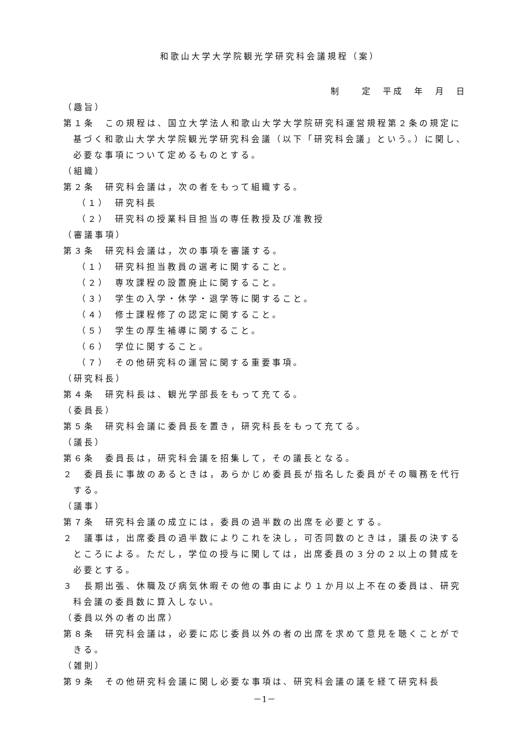和歌山大学大学院観光学研究科会議規程（案）
制　　定　平成　年　月　日
（趣旨）
第１条　この規程は、国立大学法人和歌山大学大学院研究科運営規程第２条の規定に基づく和歌山大学大学院観光学研究科会議（以下「研究科会議」という。）に関し、必要な事項について定めるものとする。
（組織）
第２条　研究科会議は，次の者をもって組織する。
（１）　研究科長
（２）　研究科の授業科目担当の専任教授及び准教授
（審議事項）
第３条　研究科会議は，次の事項を審議する。
（１）　研究科担当教員の選考に関すること。
（２）　専攻課程の設置廃止に関すること。
（３）　学生の入学・休学・退学等に関すること。
（４）　修士課程修了の認定に関すること。
（５）　学生の厚生補導に関すること。
（６）　学位に関すること。
（７）　その他研究科の運営に関する重要事項。
（研究科長）
第４条　研究科長は、観光学部長をもって充てる。
（委員長）
第５条　研究科会議に委員長を置き，研究科長をもって充てる。
（議長）
第６条　委員長は，研究科会議を招集して，その議長となる。
２　委員長に事故のあるときは，あらかじめ委員長が指名した委員がその職務を代行する。
（議事）
第７条　研究科会議の成立には，委員の過半数の出席を必要とする。
２　議事は，出席委員の過半数によりこれを決し，可否同数のときは，議長の決するところによる。ただし，学位の授与に関しては，出席委員の３分の２以上の賛成を必要とする。
３　長期出張、休職及び病気休暇その他の事由により１か月以上不在の委員は、研究科会議の委員数に算入しない。
（委員以外の者の出席）
第８条　研究科会議は，必要に応じ委員以外の者の出席を求めて意見を聴くことができる。
（雑則）
第９条　その他研究科会議に関し必要な事項は、研究科会議の議を経て研究科長
－1－